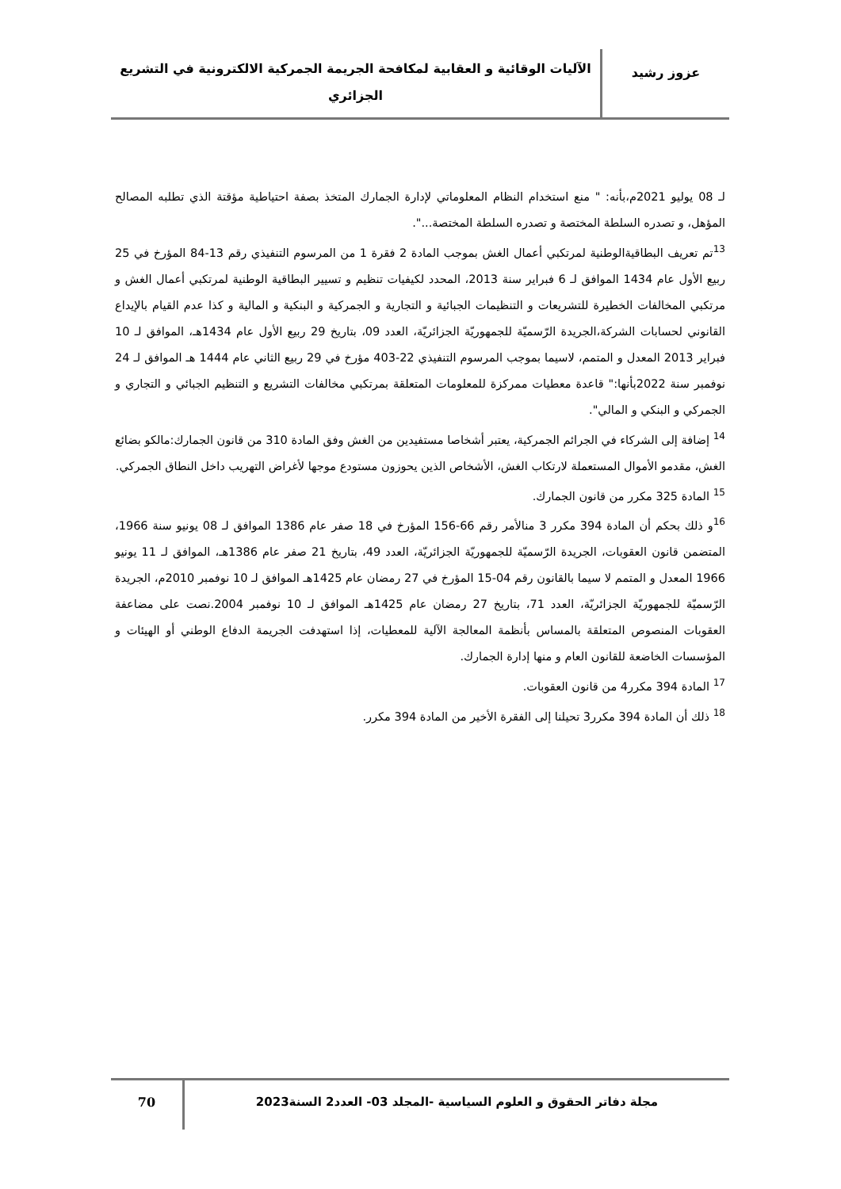عزوز رشيد
الآليات الوقائية و العقابية لمكافحة الجريمة الجمركية الالكترونية في التشريع الجزائري
لـ 08 يوليو 2021م،بأنه: " منع استخدام النظام المعلوماتي لإدارة الجمارك المتخذ بصفة احتياطية مؤقتة الذي تطلبه المصالح المؤهل، و تصدره السلطة المختصة و تصدره السلطة المختصة...".
<sup>13</sup> تم تعريف البطاقيةالوطنية لمرتكبي أعمال الغش بموجب المادة 2 فقرة 1 من المرسوم التنفيذي رقم 13-84 المؤرخ في 25 ربيع الأول عام 1434 الموافق لـ 6 فبراير سنة 2013، المحدد لكيفيات تنظيم و تسيير البطاقية الوطنية لمرتكبي أعمال الغش و مرتكبي المخالفات الخطيرة للتشريعات و التنظيمات الجبائية و التجارية و الجمركية و البنكية و المالية و كذا عدم القيام بالإيداع القانوني لحسابات الشركة،الجريدة الرّسميّة للجمهوريّة الجزائريّة، العدد 09، بتاريخ 29 ربيع الأول عام 1434هـ، الموافق لـ 10 فبراير 2013 المعدل و المتمم، لاسيما بموجب المرسوم التنفيذي 22-403 مؤرخ في 29 ربيع الثاني عام 1444 هـ الموافق لـ 24 نوفمبر سنة 2022بأنها:" قاعدة معطيات ممركزة للمعلومات المتعلقة بمرتكبي مخالفات التشريع و التنظيم الجبائي و التجاري و الجمركي و البنكي و المالي".
<sup>14</sup> إضافة إلى الشركاء في الجرائم الجمركية، يعتبر أشخاصا مستفيدين من الغش وفق المادة 310 من قانون الجمارك:مالكو بضائع الغش، مقدمو الأموال المستعملة لارتكاب الغش، الأشخاص الذين يحوزون مستودع موجها لأغراض التهريب داخل النطاق الجمركي.
<sup>15</sup> المادة 325 مكرر من قانون الجمارك.
<sup>16</sup> و ذلك بحكم أن المادة 394 مكرر 3 منالأمر رقم 66-156 المؤرخ في 18 صفر عام 1386 الموافق لـ 08 يونيو سنة 1966، المتضمن قانون العقوبات، الجريدة الرّسميّة للجمهوريّة الجزائريّة، العدد 49، بتاريخ 21 صفر عام 1386هـ، الموافق لـ 11 يونيو 1966 المعدل و المتمم لا سيما بالقانون رقم 04-15 المؤرخ في 27 رمضان عام 1425هـ الموافق لـ 10 نوفمبر 2010م، الجريدة الرّسميّة للجمهوريّة الجزائريّة، العدد 71، بتاريخ 27 رمضان عام 1425هـ الموافق لـ 10 نوفمبر 2004.نصت على مضاعفة العقوبات المنصوص المتعلقة بالمساس بأنظمة المعالجة الآلية للمعطيات، إذا استهدفت الجريمة الدفاع الوطني أو الهيئات و المؤسسات الخاضعة للقانون العام و منها إدارة الجمارك.
<sup>17</sup> المادة 394 مكرر4 من قانون العقوبات.
<sup>18</sup> ذلك أن المادة 394 مكرر3 تحيلنا إلى الفقرة الأخير من المادة 394 مكرر.
مجلة دفاتر الحقوق و العلوم السياسية -المجلد 03- العدد2 السنة2023
70